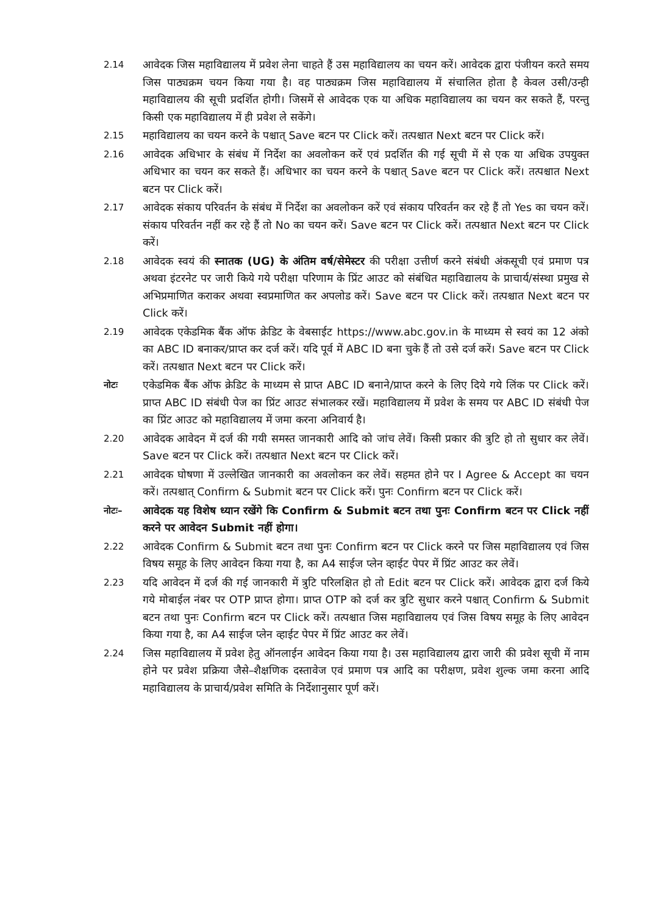2.14
आवेदक जिस महाविद्यालय में प्रवेश लेना चाहते हैं उस महाविद्यालय का चयन करें। आवेदक द्वारा पंजीयन करते समय जिस पाठ्यक्रम चयन किया गया है। वह पाठ्यक्रम जिस महाविद्यालय में संचालित होता है केवल उसी/उन्ही महाविद्यालय की सूची प्रदर्शित होगी। जिसमें से आवेदक एक या अधिक महाविद्यालय का चयन कर सकते हैं, परन्तु किसी एक महाविद्यालय में ही प्रवेश ले सकेंगे।
2.15
महाविद्यालय का चयन करने के पश्चात् Save बटन पर Click करें। तत्पश्चात Next बटन पर Click करें।
2.16
आवेदक अधिभार के संबंध में निर्देश का अवलोकन करें एवं प्रदर्शित की गई सूची में से एक या अधिक उपयुक्त अधिभार का चयन कर सकते हैं। अधिभार का चयन करने के पश्चात् Save बटन पर Click करें। तत्पश्चात Next बटन पर Click करें।
2.17
आवेदक संकाय परिवर्तन के संबंध में निर्देश का अवलोकन करें एवं संकाय परिवर्तन कर रहे हैं तो Yes का चयन करें। संकाय परिवर्तन नहीं कर रहे हैं तो No का चयन करें। Save बटन पर Click करें। तत्पश्चात Next बटन पर Click करें।
2.18
आवेदक स्वयं की स्नातक (UG) के अंतिम वर्ष/सेमेस्टर की परीक्षा उत्तीर्ण करने संबंधी अंकसूची एवं प्रमाण पत्र अथवा इंटरनेट पर जारी किये गये परीक्षा परिणाम के प्रिंट आउट को संबंधित महाविद्यालय के प्राचार्य/संस्था प्रमुख से अभिप्रमाणित कराकर अथवा स्वप्रमाणित कर अपलोड करें। Save बटन पर Click करें। तत्पश्चात Next बटन पर Click करें।
2.19
आवेदक एकेडमिक बैंक ऑफ क्रेडिट के वेबसाईट https://www.abc.gov.in के माध्यम से स्वयं का 12 अंको का ABC ID बनाकर/प्राप्त कर दर्ज करें। यदि पूर्व में ABC ID बना चुके हैं तो उसे दर्ज करें। Save बटन पर Click करें। तत्पश्चात Next बटन पर Click करें।
नोटः
एकेडमिक बैंक ऑफ क्रेडिट के माध्यम से प्राप्त ABC ID बनाने/प्राप्त करने के लिए दिये गये लिंक पर Click करें। प्राप्त ABC ID संबंधी पेज का प्रिंट आउट संभालकर रखें। महाविद्यालय में प्रवेश के समय पर ABC ID संबंधी पेज का प्रिंट आउट को महाविद्यालय में जमा करना अनिवार्य है।
2.20
आवेदक आवेदन में दर्ज की गयी समस्त जानकारी आदि को जांच लेवें। किसी प्रकार की त्रुटि हो तो सुधार कर लेवें। Save बटन पर Click करें। तत्पश्चात Next बटन पर Click करें।
2.21
आवेदक घोषणा में उल्लेखित जानकारी का अवलोकन कर लेवें। सहमत होने पर I Agree & Accept का चयन करें। तत्पश्चात् Confirm & Submit बटन पर Click करें। पुनः Confirm बटन पर Click करें।
नोटः–
आवेदक यह विशेष ध्यान रखेंगे कि Confirm & Submit बटन तथा पुनः Confirm बटन पर Click नहीं करने पर आवेदन Submit नहीं होगा।
2.22
आवेदक Confirm & Submit बटन तथा पुनः Confirm बटन पर Click करने पर जिस महाविद्यालय एवं जिस विषय समूह के लिए आवेदन किया गया है, का A4 साईज प्लेन व्हाईट पेपर में प्रिंट आउट कर लेवें।
2.23
यदि आवेदन में दर्ज की गई जानकारी में त्रुटि परिलक्षित हो तो Edit बटन पर Click करें। आवेदक द्वारा दर्ज किये गये मोबाईल नंबर पर OTP प्राप्त होगा। प्राप्त OTP को दर्ज कर त्रुटि सुधार करने पश्चात् Confirm & Submit बटन तथा पुनः Confirm बटन पर Click करें। तत्पश्चात जिस महाविद्यालय एवं जिस विषय समूह के लिए आवेदन किया गया है, का A4 साईज प्लेन व्हाईट पेपर में प्रिंट आउट कर लेवें।
2.24
जिस महाविद्यालय में प्रवेश हेतु ऑनलाईन आवेदन किया गया है। उस महाविद्यालय द्वारा जारी की प्रवेश सूची में नाम होने पर प्रवेश प्रक्रिया जैसे–शैक्षणिक दस्तावेज एवं प्रमाण पत्र आदि का परीक्षण, प्रवेश शुल्क जमा करना आदि महाविद्यालय के प्राचार्य/प्रवेश समिति के निर्देशानुसार पूर्ण करें।